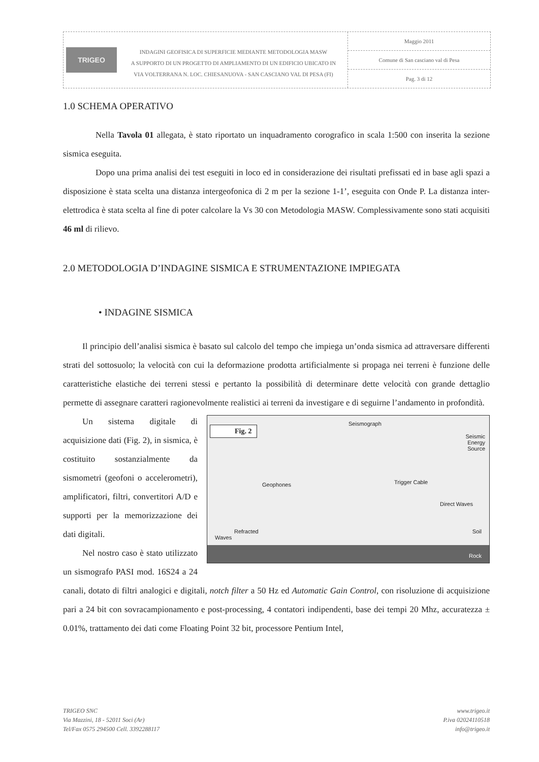TRIGEO
INDAGINI GEOFISICA DI SUPERFICIE MEDIANTE METODOLOGIA MASW
A SUPPORTO DI UN PROGETTO DI AMPLIAMENTO DI UN EDIFICIO UBICATO IN
VIA VOLTERRANA N. LOC. CHIESANUOVA - SAN CASCIANO VAL DI PESA (FI)
Maggio 2011
Comune di San casciano val di Pesa
Pag. 3 di 12
1.0 SCHEMA OPERATIVO
Nella Tavola 01 allegata, è stato riportato un inquadramento corografico in scala 1:500 con inserita la sezione sismica eseguita.
Dopo una prima analisi dei test eseguiti in loco ed in considerazione dei risultati prefissati ed in base agli spazi a disposizione è stata scelta una distanza intergeofonica di 2 m per la sezione 1-1’, eseguita con Onde P. La distanza inter-elettrodica è stata scelta al fine di poter calcolare la Vs 30 con Metodologia MASW. Complessivamente sono stati acquisiti 46 ml di rilievo.
2.0 METODOLOGIA D’INDAGINE SISMICA E STRUMENTAZIONE IMPIEGATA
• INDAGINE SISMICA
Il principio dell’analisi sismica è basato sul calcolo del tempo che impiega un’onda sismica ad attraversare differenti strati del sottosuolo; la velocità con cui la deformazione prodotta artificialmente si propaga nei terreni è funzione delle caratteristiche elastiche dei terreni stessi e pertanto la possibilità di determinare dette velocità con grande dettaglio permette di assegnare caratteri ragionevolmente Fig. 2
Seismograph
Seismic
Energy
Source
Geophones Trigger Cable
Direct Waves
Refracted
Waves
Soil
Rock realistici ai terreni da investigare e di seguirne l’andamento in profondità.
Un sistema digitale di acquisizione dati (Fig. 2), in sismica, è costituito sostanzialmente da sismometri (geofoni o accelerometri), amplificatori, filtri, convertitori A/D e supporti per la memorizzazione dei dati digitali.
Nel nostro caso è stato utilizzato un sismografo PASI mod. 16S24 a 24 canali, dotato di filtri analogici e digitali, notch filter a 50 Hz ed Automatic Gain Control, con risoluzione di acquisizione pari a 24 bit con sovracampionamento e post-processing, 4 contatori indipendenti, base dei tempi 20 Mhz, accuratezza ± 0.01%, trattamento dei dati come Floating Point 32 bit, processore Pentium Intel,
TRIGEO SNC
Via Mazzini, 18 - 52011 Soci (Ar)
Tel/Fax 0575 294500 Cell. 3392288117
www.trigeo.it
P.iva 02024110518
info@trigeo.it